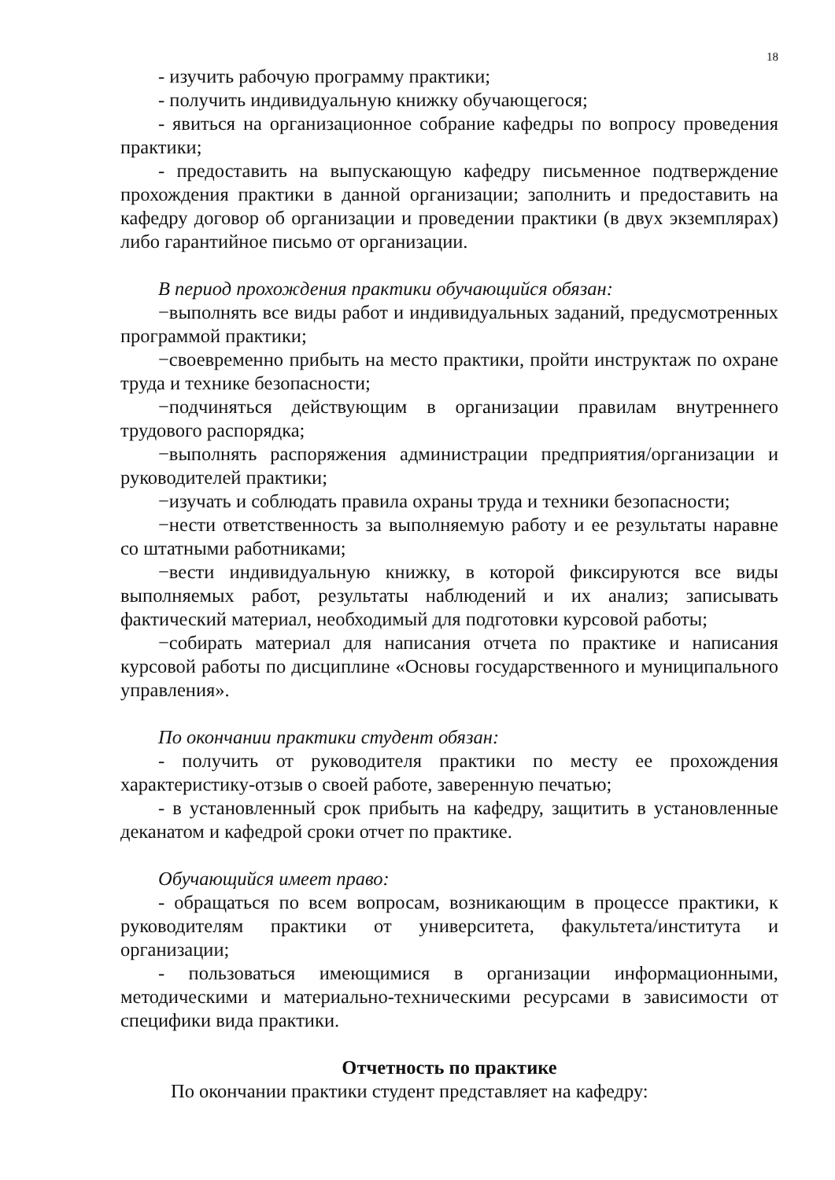18
- изучить рабочую программу практики;
- получить индивидуальную книжку обучающегося;
- явиться на организационное собрание кафедры по вопросу проведения практики;
- предоставить на выпускающую кафедру письменное подтверждение прохождения практики в данной организации; заполнить и предоставить на кафедру договор об организации и проведении практики (в двух экземплярах) либо гарантийное письмо от организации.
В период прохождения практики обучающийся обязан:
−выполнять все виды работ и индивидуальных заданий, предусмотренных программой практики;
−своевременно прибыть на место практики, пройти инструктаж по охране труда и технике безопасности;
−подчиняться действующим в организации правилам внутреннего трудового распорядка;
−выполнять распоряжения администрации предприятия/организации и руководителей практики;
−изучать и соблюдать правила охраны труда и техники безопасности;
−нести ответственность за выполняемую работу и ее результаты наравне со штатными работниками;
−вести индивидуальную книжку, в которой фиксируются все виды выполняемых работ, результаты наблюдений и их анализ; записывать фактический материал, необходимый для подготовки курсовой работы;
−собирать материал для написания отчета по практике и написания курсовой работы по дисциплине «Основы государственного и муниципального управления».
По окончании практики студент обязан:
- получить от руководителя практики по месту ее прохождения характеристику-отзыв о своей работе, заверенную печатью;
- в установленный срок прибыть на кафедру, защитить в установленные деканатом и кафедрой сроки отчет по практике.
Обучающийся имеет право:
- обращаться по всем вопросам, возникающим в процессе практики, к руководителям практики от университета, факультета/института и организации;
- пользоваться имеющимися в организации информационными, методическими и материально-техническими ресурсами в зависимости от специфики вида практики.
Отчетность по практике
По окончании практики студент представляет на кафедру: